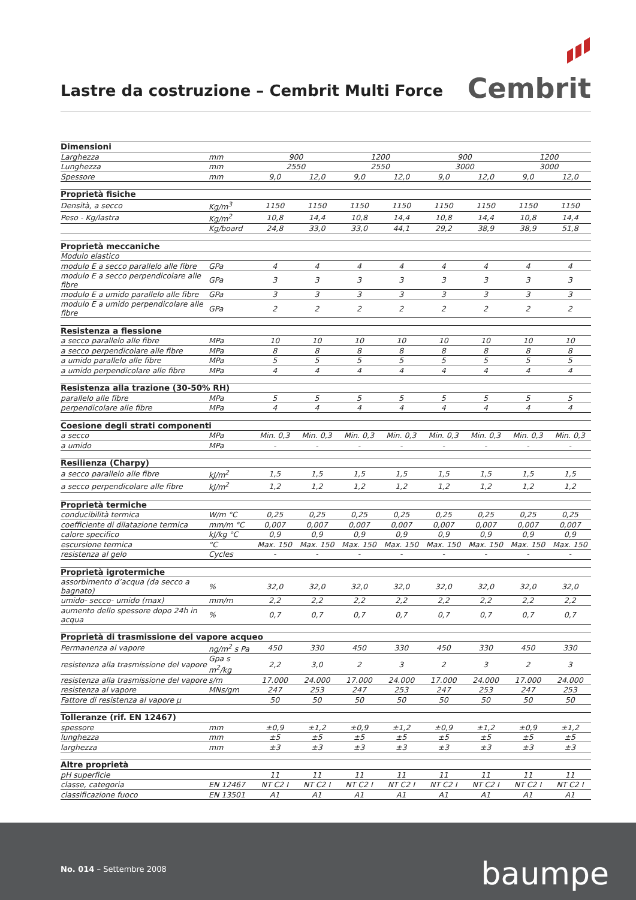Lastre da costruzione – Cembrit Multi Force
Cembrit
| Dimensioni | | | | | | | | | |
| Larghezza | mm | 900 | | 1200 | | 900 | | 1200 | |
| Lunghezza | mm | 2550 | | 2550 | | 3000 | | 3000 | |
| Spessore | mm | 9,0 | 12,0 | 9,0 | 12,0 | 9,0 | 12,0 | 9,0 | 12,0 |
| Proprietà fisiche | | | | | | | | | |
| Densità, a secco | Kg/m<sup>3</sup> | 1150 | 1150 | 1150 | 1150 | 1150 | 1150 | 1150 | 1150 |
| Peso - Kg/lastra | Kg/m<sup>2</sup> | 10,8 | 14,4 | 10,8 | 14,4 | 10,8 | 14,4 | 10,8 | 14,4 |
| | Kg/board | 24,8 | 33,0 | 33,0 | 44,1 | 29,2 | 38,9 | 38,9 | 51,8 |
| Proprietà meccaniche | | | | | | | | | |
| Modulo elastico | | | | | | | | | |
| modulo E a secco parallelo alle fibre | GPa | 4 | 4 | 4 | 4 | 4 | 4 | 4 | 4 |
| modulo E a secco perpendicolare alle fibre | GPa | 3 | 3 | 3 | 3 | 3 | 3 | 3 | 3 |
| modulo E a umido parallelo alle fibre | GPa | 3 | 3 | 3 | 3 | 3 | 3 | 3 | 3 |
| modulo E a umido perpendicolare alle fibre | GPa | 2 | 2 | 2 | 2 | 2 | 2 | 2 | 2 |
| Resistenza a flessione | | | | | | | | | |
| a secco parallelo alle fibre | MPa | 10 | 10 | 10 | 10 | 10 | 10 | 10 | 10 |
| a secco perpendicolare alle fibre | MPa | 8 | 8 | 8 | 8 | 8 | 8 | 8 | 8 |
| a umido parallelo alle fibre | MPa | 5 | 5 | 5 | 5 | 5 | 5 | 5 | 5 |
| a umido perpendicolare alle fibre | MPa | 4 | 4 | 4 | 4 | 4 | 4 | 4 | 4 |
| Resistenza alla trazione (30-50% RH) | | | | | | | | | |
| parallelo alle fibre | MPa | 5 | 5 | 5 | 5 | 5 | 5 | 5 | 5 |
| perpendicolare alle fibre | MPa | 4 | 4 | 4 | 4 | 4 | 4 | 4 | 4 |
| Coesione degli strati componenti | | | | | | | | | |
| a secco | MPa | Min. 0,3 | Min. 0,3 | Min. 0,3 | Min. 0,3 | Min. 0,3 | Min. 0,3 | Min. 0,3 | Min. 0,3 |
| a umido | MPa | - | - | - | - | - | - | - | - |
| Resilienza (Charpy) | | | | | | | | | |
| a secco parallelo alle fibre | kJ/m<sup>2</sup> | 1,5 | 1,5 | 1,5 | 1,5 | 1,5 | 1,5 | 1,5 | 1,5 |
| a secco perpendicolare alle fibre | kJ/m<sup>2</sup> | 1,2 | 1,2 | 1,2 | 1,2 | 1,2 | 1,2 | 1,2 | 1,2 |
| Proprietà termiche | | | | | | | | | |
| conducibilità termica | W/m °C | 0,25 | 0,25 | 0,25 | 0,25 | 0,25 | 0,25 | 0,25 | 0,25 |
| coefficiente di dilatazione termica | mm/m °C | 0,007 | 0,007 | 0,007 | 0,007 | 0,007 | 0,007 | 0,007 | 0,007 |
| calore specifico | kJ/kg °C | 0,9 | 0,9 | 0,9 | 0,9 | 0,9 | 0,9 | 0,9 | 0,9 |
| escursione termica | °C | Max. 150 | Max. 150 | Max. 150 | Max. 150 | Max. 150 | Max. 150 | Max. 150 | Max. 150 |
| resistenza al gelo | Cycles | - | - | - | - | - | - | - | - |
| Proprietà igrotermiche | | | | | | | | | |
| assorbimento d’acqua (da secco a bagnato) | % | 32,0 | 32,0 | 32,0 | 32,0 | 32,0 | 32,0 | 32,0 | 32,0 |
| umido- secco- umido (max) | mm/m | 2,2 | 2,2 | 2,2 | 2,2 | 2,2 | 2,2 | 2,2 | 2,2 |
| aumento dello spessore dopo 24h in acqua | % | 0,7 | 0,7 | 0,7 | 0,7 | 0,7 | 0,7 | 0,7 | 0,7 |
| Proprietà di trasmissione del vapore acqueo | | | | | | | | | |
| Permanenza al vapore | ng/m<sup>2</sup> s Pa | 450 | 330 | 450 | 330 | 450 | 330 | 450 | 330 |
| resistenza alla trasmissione del vapore | Gpa s m<sup>2</sup>/kg | 2,2 | 3,0 | 2 | 3 | 2 | 3 | 2 | 3 |
| resistenza alla trasmissione del vapore | s/m | 17.000 | 24.000 | 17.000 | 24.000 | 17.000 | 24.000 | 17.000 | 24.000 |
| resistenza al vapore | MNs/gm | 247 | 253 | 247 | 253 | 247 | 253 | 247 | 253 |
| Fattore di resistenza al vapore μ | | 50 | 50 | 50 | 50 | 50 | 50 | 50 | 50 |
| Tolleranze (rif. EN 12467) | | | | | | | | | |
| spessore | mm | ±0,9 | ±1,2 | ±0,9 | ±1,2 | ±0,9 | ±1,2 | ±0,9 | ±1,2 |
| lunghezza | mm | ±5 | ±5 | ±5 | ±5 | ±5 | ±5 | ±5 | ±5 |
| larghezza | mm | ±3 | ±3 | ±3 | ±3 | ±3 | ±3 | ±3 | ±3 |
| Altre proprietà | | | | | | | | | |
| pH superficie | | 11 | 11 | 11 | 11 | 11 | 11 | 11 | 11 |
| classe, categoria | EN 12467 | NT C2 I | NT C2 I | NT C2 I | NT C2 I | NT C2 I | NT C2 I | NT C2 I | NT C2 I |
| classificazione fuoco | EN 13501 | A1 | A1 | A1 | A1 | A1 | A1 | A1 | A1 |
No. 014 – Settembre 2008 baumpe